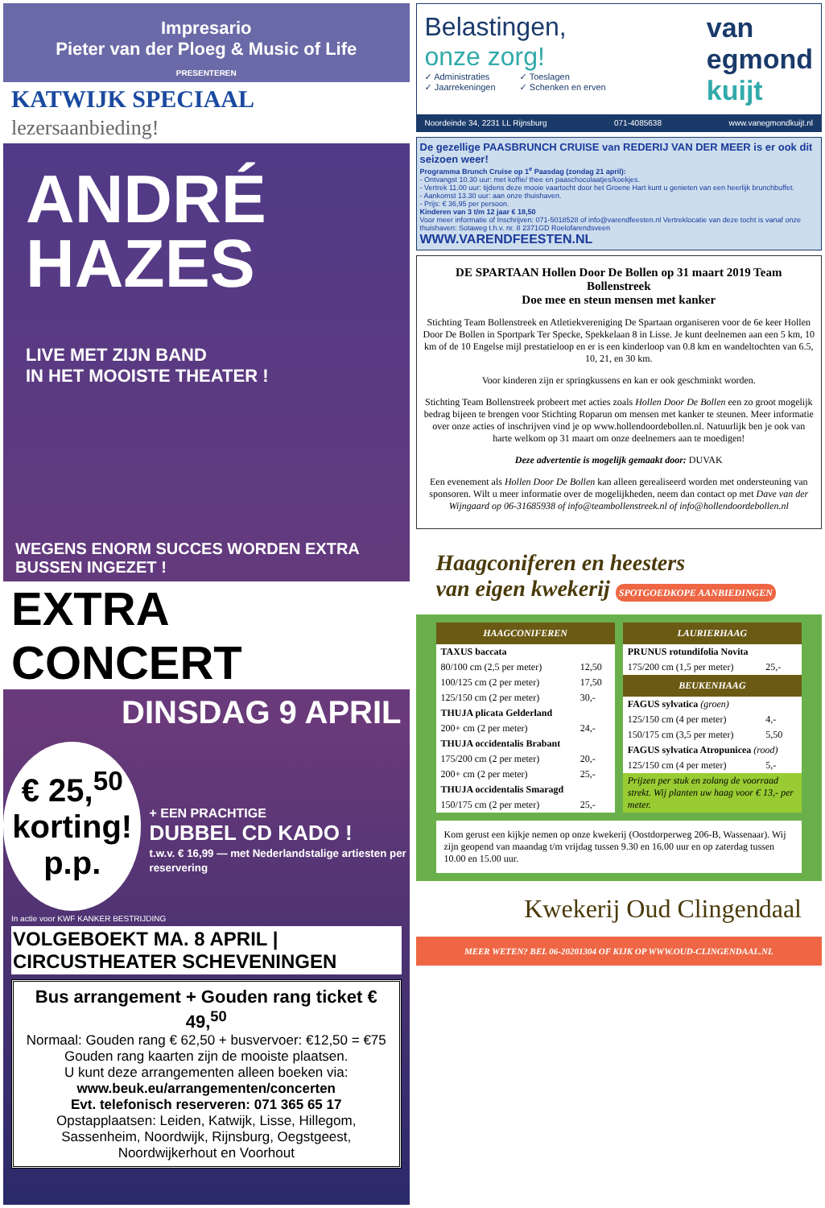Impresario
Pieter van der Ploeg & Music of Life
PRESENTEREN
KATWIJK SPECIAAL lezersaanbieding!
ANDRÉ
HAZES
LIVE MET ZIJN BAND
IN HET MOOISTE THEATER !
WEGENS ENORM SUCCES WORDEN EXTRA BUSSEN INGEZET !
EXTRA CONCERT
DINSDAG 9 APRIL
€ 25,<sup>50</sup>
korting!
p.p.
+ EEN PRACHTIGE
DUBBEL CD KADO !
t.w.v. € 16,99 — met Nederlandstalige artiesten per reservering
In actie voor KWF KANKER BESTRIJDING
VOLGEBOEKT MA. 8 APRIL | CIRCUSTHEATER SCHEVENINGEN
Bus arrangement + Gouden rang ticket € 49,<sup>50</sup>
Normaal: Gouden rang € 62,50 + busvervoer: €12,50 = €75
Gouden rang kaarten zijn de mooiste plaatsen.
U kunt deze arrangementen alleen boeken via:
www.beuk.eu/arrangementen/concerten
Evt. telefonisch reserveren: 071 365 65 17
Opstapplaatsen: Leiden, Katwijk, Lisse, Hillegom, Sassenheim, Noordwijk, Rijnsburg, Oegstgeest, Noordwijkerhout en Voorhout
Belastingen,
onze zorg!
✓ Administraties
✓ Jaarrekeningen
✓ Toeslagen
✓ Schenken en erven
van
egmond
kuijt
Noordeinde 34, 2231 LL Rijnsburg 071-4085638 www.vanegmondkuijt.nl
De gezellige PAASBRUNCH CRUISE van REDERIJ VAN DER MEER is er ook dit seizoen weer!
Programma Brunch Cruise op 1<sup>e</sup> Paasdag (zondag 21 april):
- Ontvangst 10.30 uur: met koffie/ thee en paaschocolaatjes/koekjes.
- Vertrek 11.00 uur: tijdens deze mooie vaartocht door het Groene Hart kunt u genieten van een heerlijk brunchbuffet.
- Aankomst 13.30 uur: aan onze thuishaven.
- Prijs: € 36,95 per persoon.
Kinderen van 3 t/m 12 jaar € 18,50
Voor meer informatie of Inschrijven: 071-5018528 of info@varendfeesten.nl Vertreklocatie van deze tocht is vanaf onze thuishaven: Sotaweg t.h.v. nr. 8 2371GD Roelofarendsveen
WWW.VARENDFEESTEN.NL
DE SPARTAAN Hollen Door De Bollen op 31 maart 2019 Team Bollenstreek
Doe mee en steun mensen met kanker
Stichting Team Bollenstreek en Atletiekvereniging De Spartaan organiseren voor de 6e keer Hollen Door De Bollen in Sportpark Ter Specke, Spekkelaan 8 in Lisse. Je kunt deelnemen aan een 5 km, 10 km of de 10 Engelse mijl prestatieloop en er is een kinderloop van 0.8 km en wandeltochten van 6.5, 10, 21, en 30 km.
Voor kinderen zijn er springkussens en kan er ook geschminkt worden.
Stichting Team Bollenstreek probeert met acties zoals Hollen Door De Bollen een zo groot mogelijk bedrag bijeen te brengen voor Stichting Roparun om mensen met kanker te steunen. Meer informatie over onze acties of inschrijven vind je op www.hollendoordebollen.nl. Natuurlijk ben je ook van harte welkom op 31 maart om onze deelnemers aan te moedigen!
Deze advertentie is mogelijk gemaakt door: DUVAK
Een evenement als Hollen Door De Bollen kan alleen gerealiseerd worden met ondersteuning van sponsoren. Wilt u meer informatie over de mogelijkheden, neem dan contact op met Dave van der Wijngaard op 06-31685938 of info@teambollenstreek.nl of info@hollendoordebollen.nl
Haagconiferen en heesters
van eigen kwekerij SPOTGOEDKOPE AANBIEDINGEN
| HAAGCONIFEREN | |
| --- | --- |
| TAXUS baccata | |
| 80/100 cm (2,5 per meter) | 12,50 |
| 100/125 cm (2 per meter) | 17,50 |
| 125/150 cm (2 per meter) | 30,- |
| THUJA plicata Gelderland | |
| 200+ cm (2 per meter) | 24,- |
| THUJA occidentalis Brabant | |
| 175/200 cm (2 per meter) | 20,- |
| 200+ cm (2 per meter) | 25,- |
| THUJA occidentalis Smaragd | |
| 150/175 cm (2 per meter) | 25,- |
| LAURIERHAAG | |
| --- | --- |
| PRUNUS rotundifolia Novita | |
| 175/200 cm (1,5 per meter) | 25,- |
| BEUKENHAAG | |
| FAGUS sylvatica (groen) | |
| 125/150 cm (4 per meter) | 4,- |
| 150/175 cm (3,5 per meter) | 5,50 |
| FAGUS sylvatica Atropunicea (rood) | |
| 125/150 cm (4 per meter) | 5,- |
| Prijzen per stuk en zolang de voorraad strekt. Wij planten uw haag voor € 13,- per meter. | |
Kom gerust een kijkje nemen op onze kwekerij (Oostdorperweg 206-B, Wassenaar). Wij zijn geopend van maandag t/m vrijdag tussen 9.30 en 16.00 uur en op zaterdag tussen 10.00 en 15.00 uur.
Kwekerij Oud Clingendaal
MEER WETEN? BEL 06-20201304 OF KIJK OP WWW.OUD-CLINGENDAAL.NL